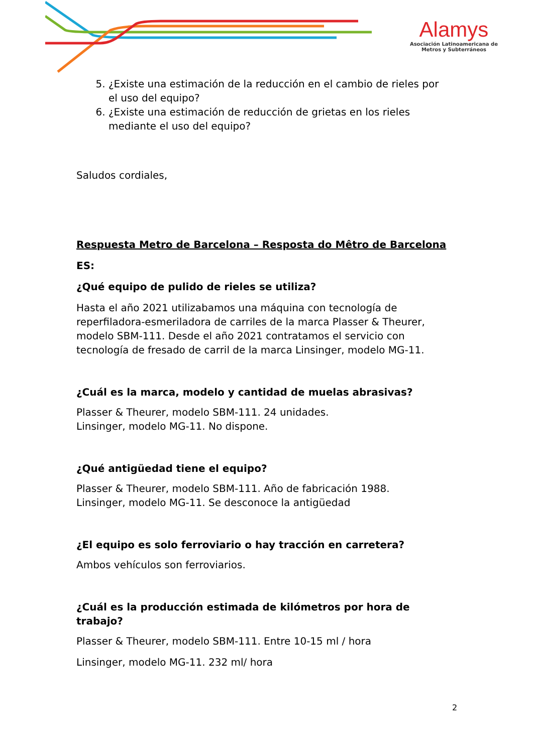Alamys
Asociación Latinoamericana de
Metros y Subterráneos
5. ¿Existe una estimación de la reducción en el cambio de rieles por el uso del equipo?
6. ¿Existe una estimación de reducción de grietas en los rieles mediante el uso del equipo?
Saludos cordiales,
Respuesta Metro de Barcelona – Resposta do Mêtro de Barcelona
ES:
¿Qué equipo de pulido de rieles se utiliza?
Hasta el año 2021 utilizabamos una máquina con tecnología de reperfiladora-esmeriladora de carriles de la marca Plasser & Theurer, modelo SBM-111. Desde el año 2021 contratamos el servicio con tecnología de fresado de carril de la marca Linsinger, modelo MG-11.
¿Cuál es la marca, modelo y cantidad de muelas abrasivas?
Plasser & Theurer, modelo SBM-111. 24 unidades.
Linsinger, modelo MG-11. No dispone.
¿Qué antigüedad tiene el equipo?
Plasser & Theurer, modelo SBM-111. Año de fabricación 1988.
Linsinger, modelo MG-11. Se desconoce la antigüedad
¿El equipo es solo ferroviario o hay tracción en carretera?
Ambos vehículos son ferroviarios.
¿Cuál es la producción estimada de kilómetros por hora de trabajo?
Plasser & Theurer, modelo SBM-111. Entre 10-15 ml / hora
Linsinger, modelo MG-11. 232 ml/ hora
2